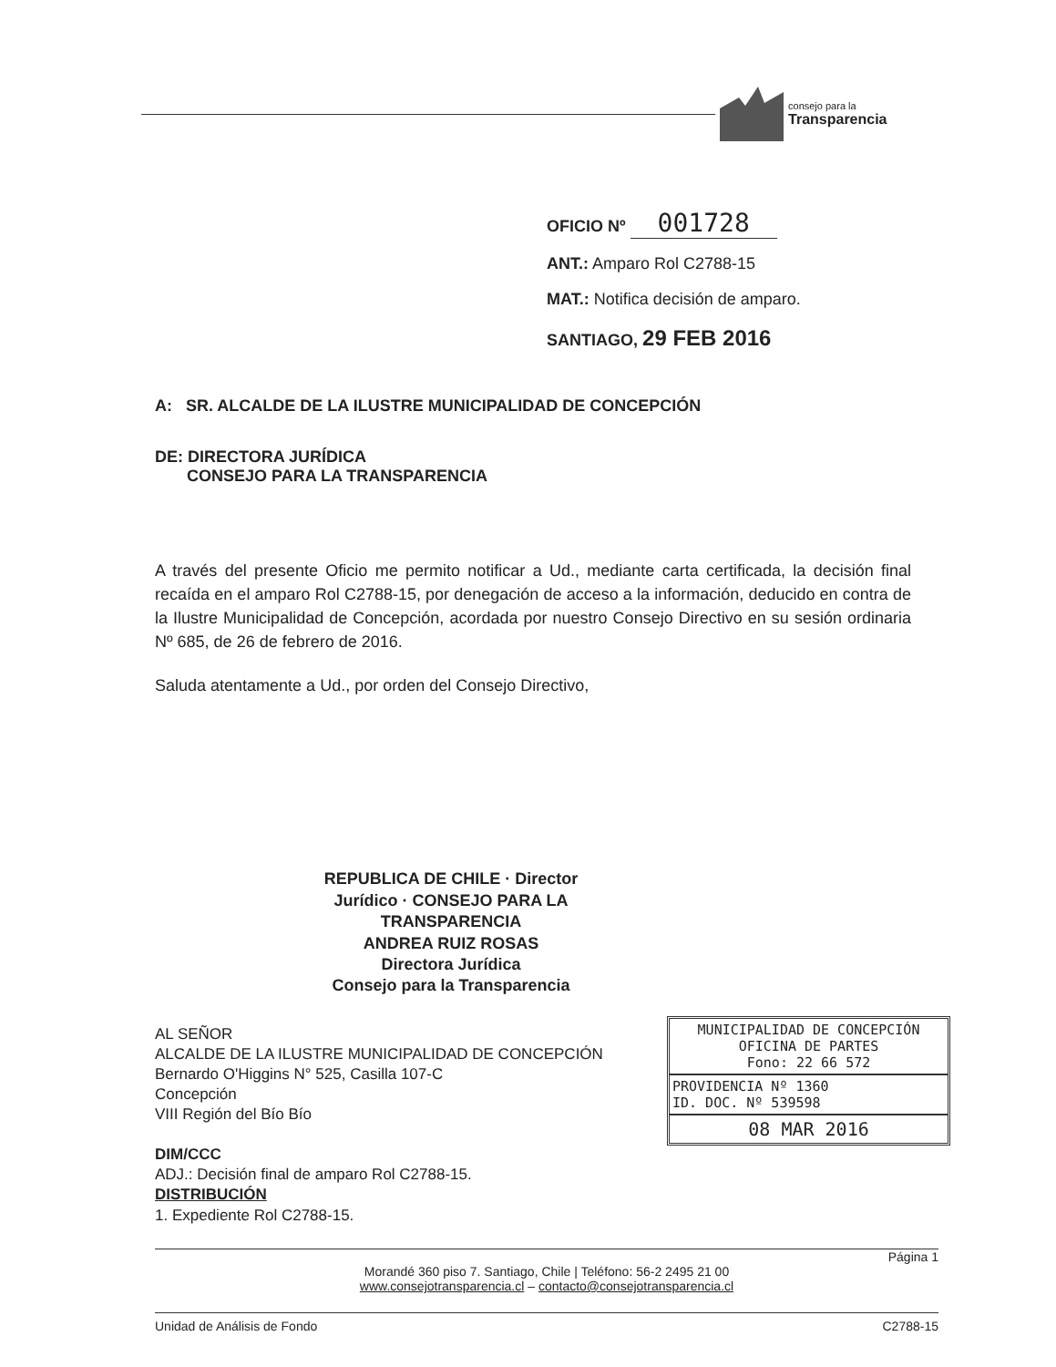consejo para la
Transparencia
OFICIO Nº 001728
ANT.: Amparo Rol C2788-15
MAT.: Notifica decisión de amparo.
SANTIAGO, 29 FEB 2016
A: SR. ALCALDE DE LA ILUSTRE MUNICIPALIDAD DE CONCEPCIÓN
DE: DIRECTORA JURÍDICA
CONSEJO PARA LA TRANSPARENCIA
A través del presente Oficio me permito notificar a Ud., mediante carta certificada, la decisión final recaída en el amparo Rol C2788-15, por denegación de acceso a la información, deducido en contra de la Ilustre Municipalidad de Concepción, acordada por nuestro Consejo Directivo en su sesión ordinaria Nº 685, de 26 de febrero de 2016.
Saluda atentamente a Ud., por orden del Consejo Directivo,
REPUBLICA DE CHILE · Director Jurídico · CONSEJO PARA LA TRANSPARENCIA
ANDREA RUIZ ROSAS
Directora Jurídica
Consejo para la Transparencia
AL SEÑOR
ALCALDE DE LA ILUSTRE MUNICIPALIDAD DE CONCEPCIÓN
Bernardo O'Higgins N° 525, Casilla 107-C
Concepción
VIII Región del Bío Bío
DIM/CCC
ADJ.: Decisión final de amparo Rol C2788-15.
DISTRIBUCIÓN
1. Expediente Rol C2788-15.
MUNICIPALIDAD DE CONCEPCIÓN
OFICINA DE PARTES
Fono: 22 66 572
PROVIDENCIA Nº 1360
ID. DOC. Nº 539598
08 MAR 2016
Página 1
Morandé 360 piso 7. Santiago, Chile | Teléfono: 56-2 2495 21 00
www.consejotransparencia.cl – contacto@consejotransparencia.cl
Unidad de Análisis de Fondo C2788-15